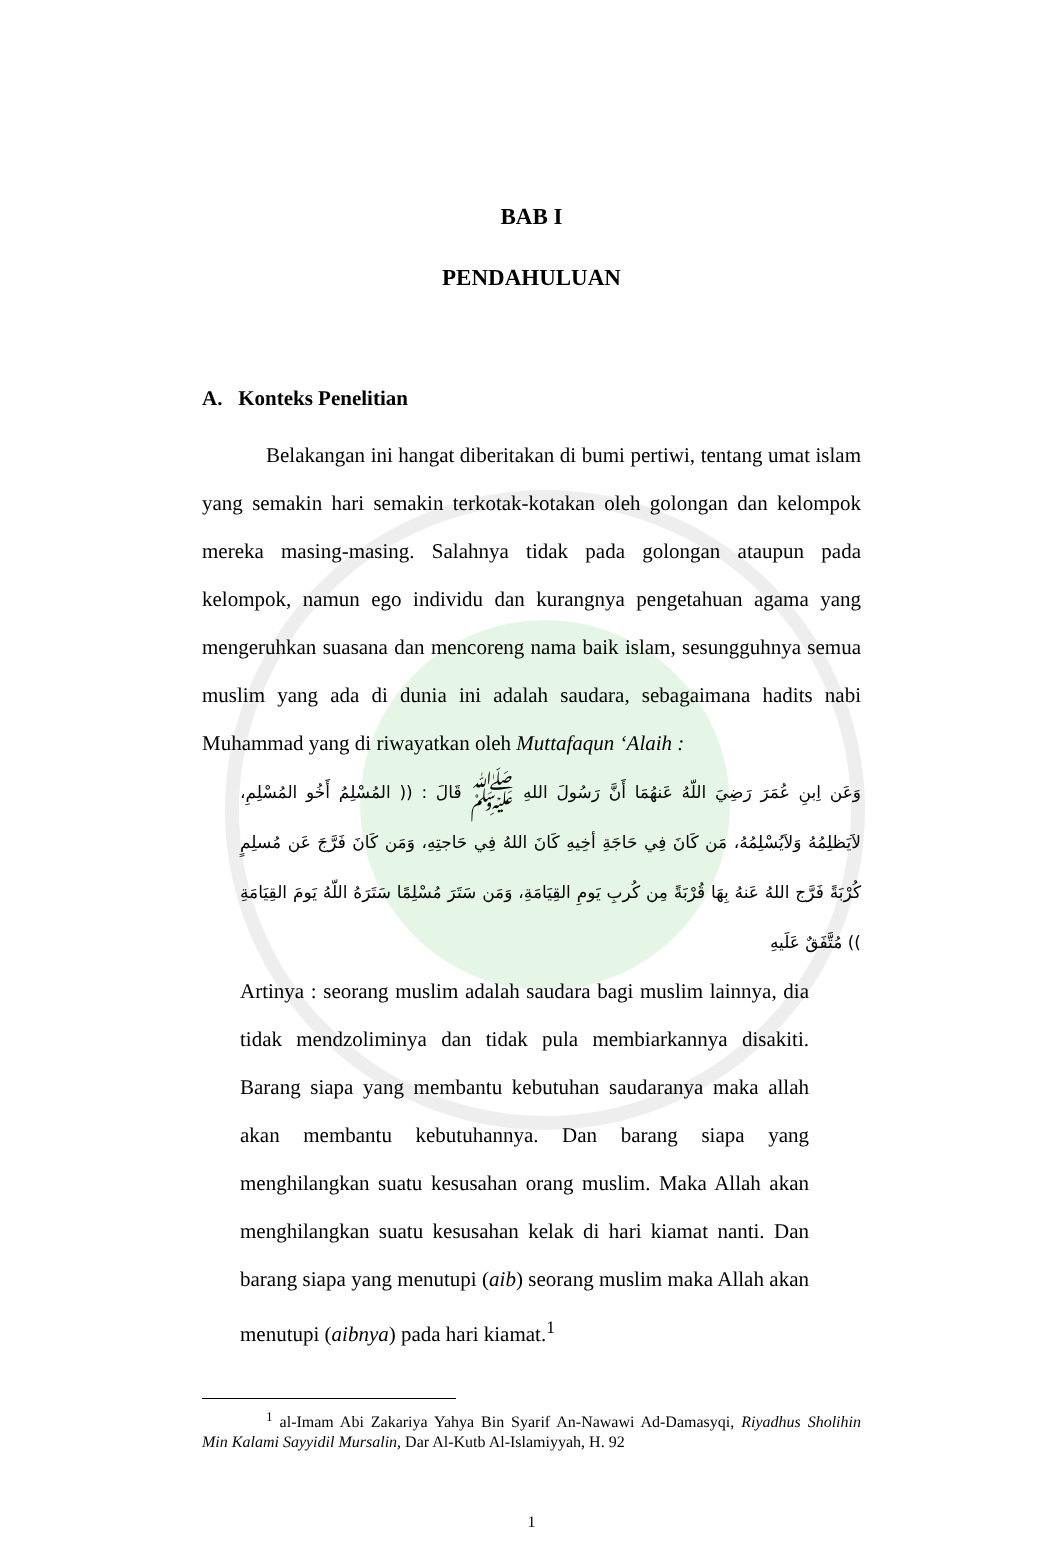BAB I
PENDAHULUAN
A. Konteks Penelitian
Belakangan ini hangat diberitakan di bumi pertiwi, tentang umat islam yang semakin hari semakin terkotak-kotakan oleh golongan dan kelompok mereka masing-masing. Salahnya tidak pada golongan ataupun pada kelompok, namun ego individu dan kurangnya pengetahuan agama yang mengeruhkan suasana dan mencoreng nama baik islam, sesungguhnya semua muslim yang ada di dunia ini adalah saudara, sebagaimana hadits nabi Muhammad yang di riwayatkan oleh Muttafaqun ‘Alaih :
وَعَن اِبنِ عُمَرَ رَضِيَ اللّهُ عَنهُمَا أَنَّ رَسُولَ اللهِ ﷺ قَالَ : (( المُسْلِمُ أَخُو المُسْلِمِ، لاَيَظلِمُهُ وَلاَيُسْلِمُهُ، مَن كَانَ فِي حَاجَةِ أخِيهِ كَانَ اللهُ فِي حَاجتِهِ، وَمَن كَانَ فَرَّجَ عَن مُسلِمٍ كُرْبَةً فَرَّج اللهُ عَنهُ بِهَا قُرْبَةً مِن كُربِ يَومِ القِيَامَةِ، وَمَن سَتَرَ مُسْلِمًا سَتَرَهُ اللّهُ يَومَ القِيَامَةِ )) مُتَّفَقٌ عَلَيهِ
Artinya : seorang muslim adalah saudara bagi muslim lainnya, dia tidak mendzoliminya dan tidak pula membiarkannya disakiti. Barang siapa yang membantu kebutuhan saudaranya maka allah akan membantu kebutuhannya. Dan barang siapa yang menghilangkan suatu kesusahan orang muslim. Maka Allah akan menghilangkan suatu kesusahan kelak di hari kiamat nanti. Dan barang siapa yang menutupi (aib) seorang muslim maka Allah akan menutupi (aibnya) pada hari kiamat.<sup>1</sup>
<sup>1</sup> al-Imam Abi Zakariya Yahya Bin Syarif An-Nawawi Ad-Damasyqi, Riyadhus Sholihin Min Kalami Sayyidil Mursalin, Dar Al-Kutb Al-Islamiyyah, H. 92
1